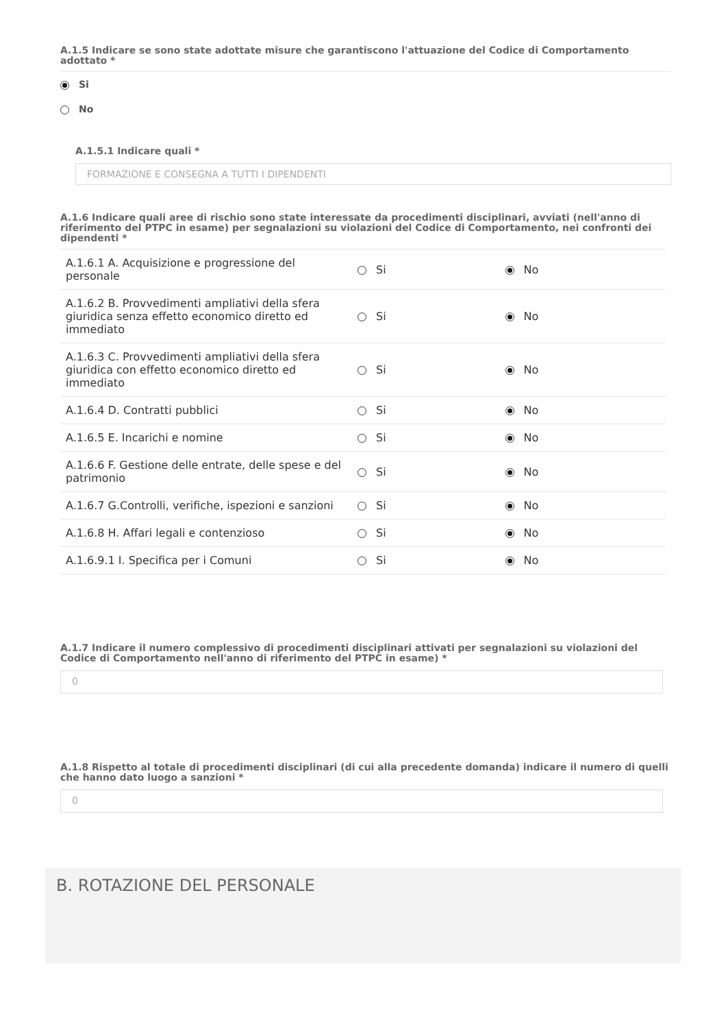A.1.5 Indicare se sono state adottate misure che garantiscono l'attuazione del Codice di Comportamento adottato *
Si
No
A.1.5.1 Indicare quali *
FORMAZIONE E CONSEGNA A TUTTI I DIPENDENTI
A.1.6 Indicare quali aree di rischio sono state interessate da procedimenti disciplinari, avviati (nell'anno di riferimento del PTPC in esame) per segnalazioni su violazioni del Codice di Comportamento, nei confronti dei dipendenti *
| A.1.6.1 A. Acquisizione e progressione del personale | Si | No |
| A.1.6.2 B. Provvedimenti ampliativi della sfera giuridica senza effetto economico diretto ed immediato | Si | No |
| A.1.6.3 C. Provvedimenti ampliativi della sfera giuridica con effetto economico diretto ed immediato | Si | No |
| A.1.6.4 D. Contratti pubblici | Si | No |
| A.1.6.5 E. Incarichi e nomine | Si | No |
| A.1.6.6 F. Gestione delle entrate, delle spese e del patrimonio | Si | No |
| A.1.6.7 G.Controlli, verifiche, ispezioni e sanzioni | Si | No |
| A.1.6.8 H. Affari legali e contenzioso | Si | No |
| A.1.6.9.1 I. Specifica per i Comuni | Si | No |
A.1.7 Indicare il numero complessivo di procedimenti disciplinari attivati per segnalazioni su violazioni del Codice di Comportamento nell'anno di riferimento del PTPC in esame) *
0
A.1.8 Rispetto al totale di procedimenti disciplinari (di cui alla precedente domanda) indicare il numero di quelli che hanno dato luogo a sanzioni *
0
B. ROTAZIONE DEL PERSONALE